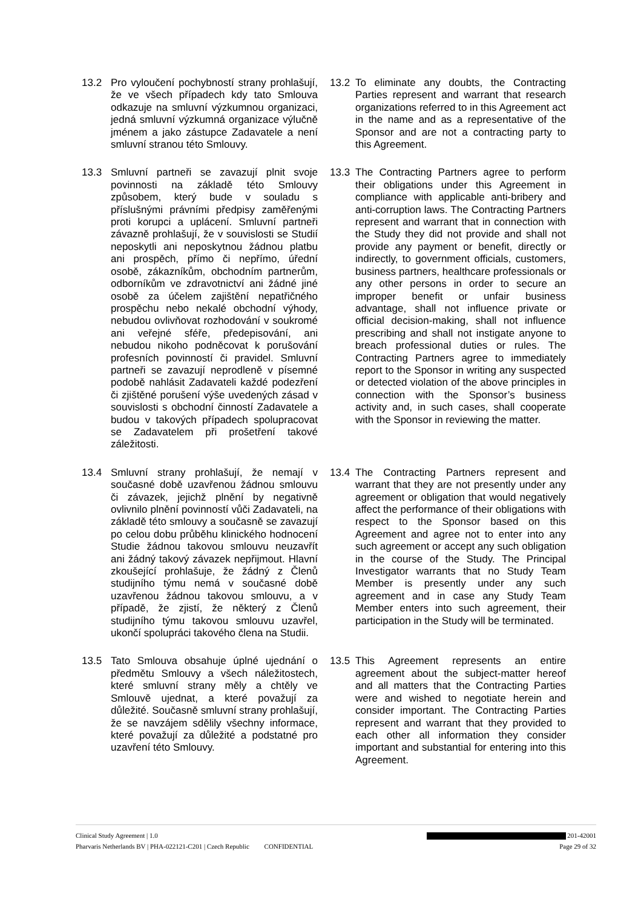13.2 Pro vyloučení pochybností strany prohlašují, že ve všech případech kdy tato Smlouva odkazuje na smluvní výzkumnou organizaci, jedná smluvní výzkumná organizace výlučně jménem a jako zástupce Zadavatele a není smluvní stranou této Smlouvy.
13.2 To eliminate any doubts, the Contracting Parties represent and warrant that research organizations referred to in this Agreement act in the name and as a representative of the Sponsor and are not a contracting party to this Agreement.
13.3 Smluvní partneři se zavazují plnit svoje povinnosti na základě této Smlouvy způsobem, který bude v souladu s příslušnými právními předpisy zaměřenými proti korupci a uplácení. Smluvní partneři závazně prohlašují, že v souvislosti se Studií neposkytli ani neposkytnou žádnou platbu ani prospěch, přímo či nepřímo, úřední osobě, zákazníkům, obchodním partnerům, odborníkům ve zdravotnictví ani žádné jiné osobě za účelem zajištění nepatřičného prospěchu nebo nekalé obchodní výhody, nebudou ovlivňovat rozhodování v soukromé ani veřejné sféře, předepisování, ani nebudou nikoho podněcovat k porušování profesních povinností či pravidel. Smluvní partneři se zavazují neprodleně v písemné podobě nahlásit Zadavateli každé podezření či zjištěné porušení výše uvedených zásad v souvislosti s obchodní činností Zadavatele a budou v takových případech spolupracovat se Zadavatelem při prošetření takové záležitosti.
13.3 The Contracting Partners agree to perform their obligations under this Agreement in compliance with applicable anti-bribery and anti-corruption laws. The Contracting Partners represent and warrant that in connection with the Study they did not provide and shall not provide any payment or benefit, directly or indirectly, to government officials, customers, business partners, healthcare professionals or any other persons in order to secure an improper benefit or unfair business advantage, shall not influence private or official decision-making, shall not influence prescribing and shall not instigate anyone to breach professional duties or rules. The Contracting Partners agree to immediately report to the Sponsor in writing any suspected or detected violation of the above principles in connection with the Sponsor’s business activity and, in such cases, shall cooperate with the Sponsor in reviewing the matter.
13.4 Smluvní strany prohlašují, že nemají v současné době uzavřenou žádnou smlouvu či závazek, jejichž plnění by negativně ovlivnilo plnění povinností vůči Zadavateli, na základě této smlouvy a současně se zavazují po celou dobu průběhu klinického hodnocení Studie žádnou takovou smlouvu neuzavřít ani žádný takový závazek nepřijmout. Hlavní zkoušející prohlašuje, že žádný z Členů studijního týmu nemá v současné době uzavřenou žádnou takovou smlouvu, a v případě, že zjistí, že některý z Členů studijního týmu takovou smlouvu uzavřel, ukončí spolupráci takového člena na Studii.
13.4 The Contracting Partners represent and warrant that they are not presently under any agreement or obligation that would negatively affect the performance of their obligations with respect to the Sponsor based on this Agreement and agree not to enter into any such agreement or accept any such obligation in the course of the Study. The Principal Investigator warrants that no Study Team Member is presently under any such agreement and in case any Study Team Member enters into such agreement, their participation in the Study will be terminated.
13.5 Tato Smlouva obsahuje úplné ujednání o předmětu Smlouvy a všech náležitostech, které smluvní strany měly a chtěly ve Smlouvě ujednat, a které považují za důležité. Současně smluvní strany prohlašují, že se navzájem sdělily všechny informace, které považují za důležité a podstatné pro uzavření této Smlouvy.
13.5 This Agreement represents an entire agreement about the subject-matter hereof and all matters that the Contracting Parties were and wished to negotiate herein and consider important. The Contracting Parties represent and warrant that they provided to each other all information they consider important and substantial for entering into this Agreement.
Clinical Study Agreement | 1.0 201-42001
Pharvaris Netherlands BV | PHA-022121-C201 | Czech Republic CONFIDENTIAL Page 29 of 32